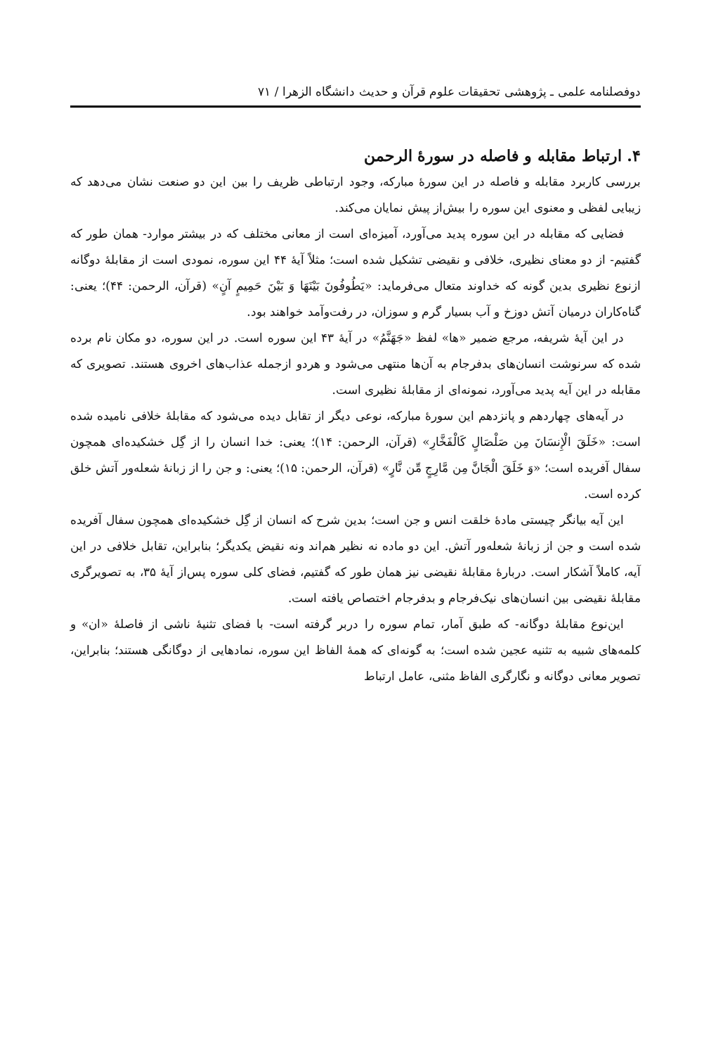دوفصلنامه علمی ـ پژوهشی تحقیقات علوم قرآن و حدیث دانشگاه الزهرا / ۷۱
۴. ارتباط مقابله و فاصله در سورهٔ الرحمن
بررسی کاربرد مقابله و فاصله در این سورهٔ مبارکه، وجود ارتباطی ظریف را بین این دو صنعت نشان می‌دهد که زیبایی لفظی و معنوی این سوره را بیش‌از پیش نمایان می‌کند.
فضایی که مقابله در این سوره پدید می‌آورد، آمیزه‌ای است از معانی مختلف که در بیشتر موارد- همان طور که گفتیم- از دو معنای نظیری، خلافی و نقیضی تشکیل شده است؛ مثلاً آیهٔ ۴۴ این سوره، نمودی است از مقابلهٔ دوگانه ازنوع نظیری بدین گونه که خداوند متعال می‌فرماید: «یَطُوفُونَ بَیْنَهَا وَ بَیْنَ حَمِیمٍ آنٍ» (قرآن، الرحمن: ۴۴)؛ یعنی: گناه‌کاران درمیان آتش دوزخ و آب بسیار گرم و سوزان، در رفت‌وآمد خواهند بود.
در این آیهٔ شریفه، مرجع ضمیر «ها» لفظ «جَهَنَّمُ» در آیهٔ ۴۳ این سوره است. در این سوره، دو مکان نام برده شده که سرنوشت انسان‌های بدفرجام به آن‌ها منتهی می‌شود و هردو ازجمله عذاب‌های اخروی هستند. تصویری که مقابله در این آیه پدید می‌آورد، نمونه‌ای از مقابلهٔ نظیری است.
در آیه‌های چهاردهم و پانزدهم این سورهٔ مبارکه، نوعی دیگر از تقابل دیده می‌شود که مقابلهٔ خلافی نامیده شده است: «خَلَقَ الْإِنسَانَ مِن صَلْصَالٍ کَالْفَخَّارِ» (قرآن، الرحمن: ۱۴)؛ یعنی: خدا انسان را از گِل خشکیده‌ای همچون سفال آفریده است؛ «وَ خَلَقَ الْجَانَّ مِن مَّارِجٍ مِّن نَّارٍ» (قرآن، الرحمن: ۱۵)؛ یعنی: و جن را از زبانهٔ شعله‌ور آتش خلق کرده است.
این آیه بیانگر چیستی مادهٔ خلقت انس و جن است؛ بدین شرح که انسان از گِل خشکیده‌ای همچون سفال آفریده شده است و جن از زبانهٔ شعله‌ور آتش. این دو ماده نه نظیر هم‌اند ونه نقیض یکدیگر؛ بنابراین، تقابل خلافی در این آیه، کاملاً آشکار است. دربارهٔ مقابلهٔ نقیضی نیز همان طور که گفتیم، فضای کلی سوره پس‌از آیهٔ ۳۵، به تصویرگری مقابلهٔ نقیضی بین انسان‌های نیک‌فرجام و بدفرجام اختصاص یافته است.
این‌نوع مقابلهٔ دوگانه- که طبق آمار، تمام سوره را دربر گرفته است- با فضای تثنیهٔ ناشی از فاصلهٔ «ان» و کلمه‌های شبیه به تثنیه عجین شده است؛ به گونه‌ای که همهٔ الفاظ این سوره، نمادهایی از دوگانگی هستند؛ بنابراین، تصویر معانی دوگانه و نگارگری الفاظ مثنی، عامل ارتباط